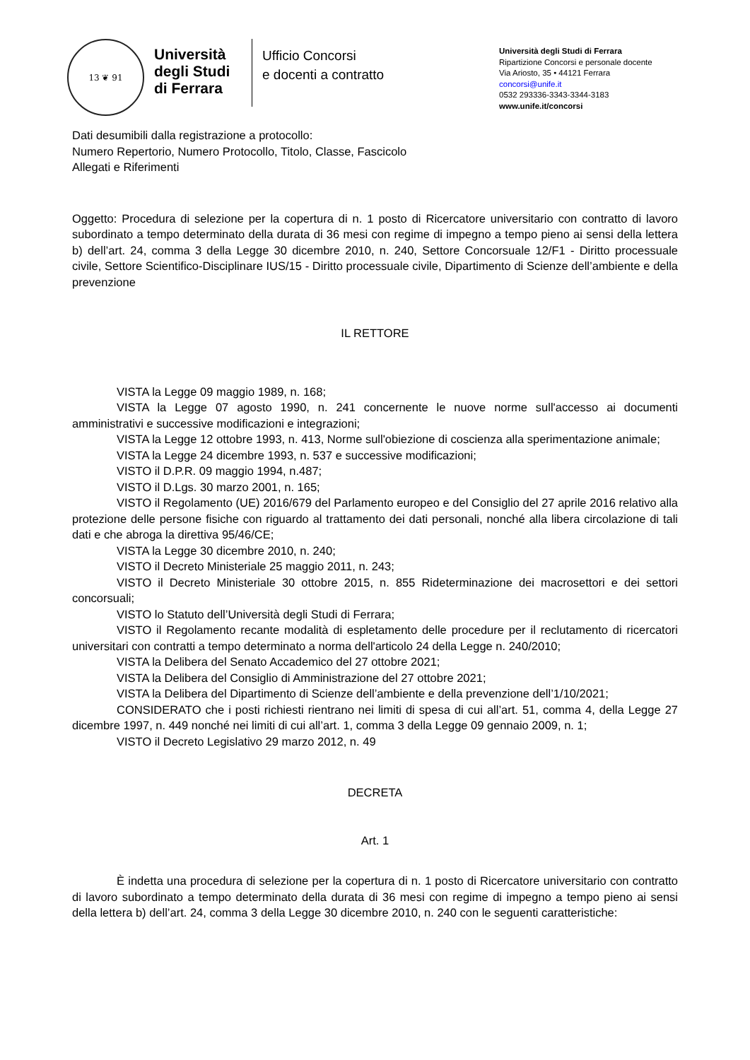13 ❦ 91
Università degli Studi di Ferrara
Ufficio Concorsi
e docenti a contratto
Università degli Studi di Ferrara
Ripartizione Concorsi e personale docente
Via Ariosto, 35 • 44121 Ferrara
concorsi@unife.it
0532 293336-3343-3344-3183
www.unife.it/concorsi
Dati desumibili dalla registrazione a protocollo:
Numero Repertorio, Numero Protocollo, Titolo, Classe, Fascicolo
Allegati e Riferimenti
Oggetto: Procedura di selezione per la copertura di n. 1 posto di Ricercatore universitario con contratto di lavoro subordinato a tempo determinato della durata di 36 mesi con regime di impegno a tempo pieno ai sensi della lettera b) dell’art. 24, comma 3 della Legge 30 dicembre 2010, n. 240, Settore Concorsuale 12/F1 - Diritto processuale civile, Settore Scientifico-Disciplinare IUS/15 - Diritto processuale civile, Dipartimento di Scienze dell’ambiente e della prevenzione
IL RETTORE
VISTA la Legge 09 maggio 1989, n. 168;
VISTA la Legge 07 agosto 1990, n. 241 concernente le nuove norme sull'accesso ai documenti amministrativi e successive modificazioni e integrazioni;
VISTA la Legge 12 ottobre 1993, n. 413, Norme sull'obiezione di coscienza alla sperimentazione animale;
VISTA la Legge 24 dicembre 1993, n. 537 e successive modificazioni;
VISTO il D.P.R. 09 maggio 1994, n.487;
VISTO il D.Lgs. 30 marzo 2001, n. 165;
VISTO il Regolamento (UE) 2016/679 del Parlamento europeo e del Consiglio del 27 aprile 2016 relativo alla protezione delle persone fisiche con riguardo al trattamento dei dati personali, nonché alla libera circolazione di tali dati e che abroga la direttiva 95/46/CE;
VISTA la Legge 30 dicembre 2010, n. 240;
VISTO il Decreto Ministeriale 25 maggio 2011, n. 243;
VISTO il Decreto Ministeriale 30 ottobre 2015, n. 855 Rideterminazione dei macrosettori e dei settori concorsuali;
VISTO lo Statuto dell’Università degli Studi di Ferrara;
VISTO il Regolamento recante modalità di espletamento delle procedure per il reclutamento di ricercatori universitari con contratti a tempo determinato a norma dell'articolo 24 della Legge n. 240/2010;
VISTA la Delibera del Senato Accademico del 27 ottobre 2021;
VISTA la Delibera del Consiglio di Amministrazione del 27 ottobre 2021;
VISTA la Delibera del Dipartimento di Scienze dell’ambiente e della prevenzione dell’1/10/2021;
CONSIDERATO che i posti richiesti rientrano nei limiti di spesa di cui all’art. 51, comma 4, della Legge 27 dicembre 1997, n. 449 nonché nei limiti di cui all’art. 1, comma 3 della Legge 09 gennaio 2009, n. 1;
VISTO il Decreto Legislativo 29 marzo 2012, n. 49
DECRETA
Art. 1
È indetta una procedura di selezione per la copertura di n. 1 posto di Ricercatore universitario con contratto di lavoro subordinato a tempo determinato della durata di 36 mesi con regime di impegno a tempo pieno ai sensi della lettera b) dell’art. 24, comma 3 della Legge 30 dicembre 2010, n. 240 con le seguenti caratteristiche: